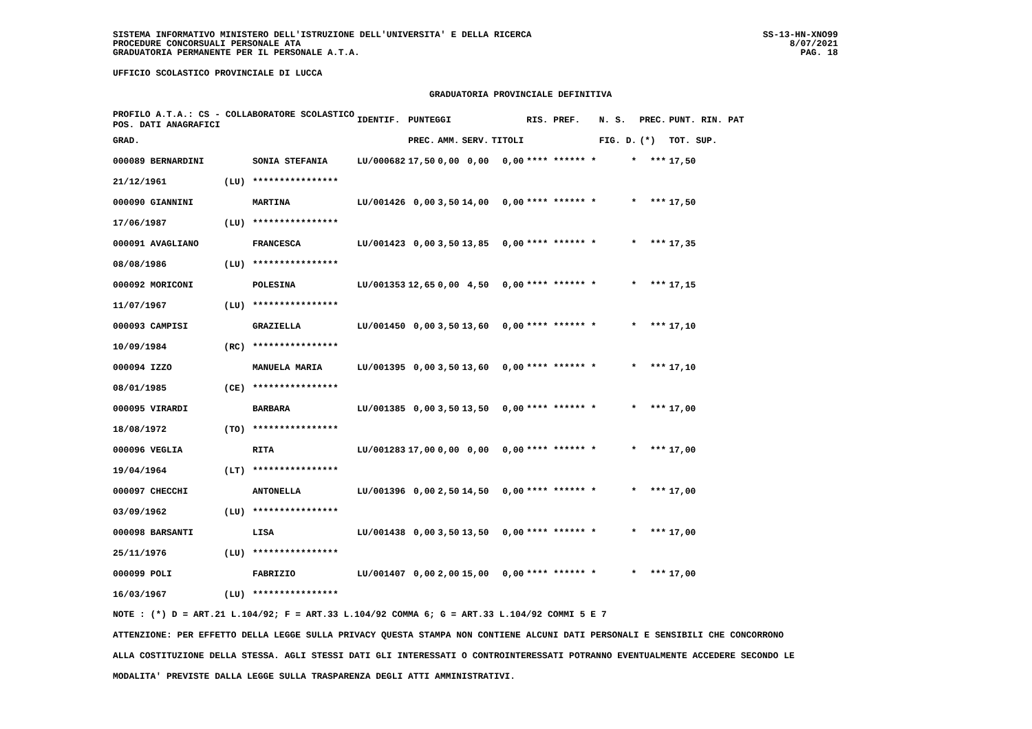SISTEMA INFORMATIVO MINISTERO DELL'ISTRUZIONE DELL'UNIVERSITA' E DELLA RICERCA
PROCEDURE CONCORSUALI PERSONALE ATA
GRADUATORIA PERMANENTE PER IL PERSONALE A.T.A.
SS-13-HN-XNO99
8/07/2021
PAG. 18
UFFICIO SCOLASTICO PROVINCIALE DI LUCCA
GRADUATORIA PROVINCIALE DEFINITIVA
| PROFILO A.T.A.: CS - COLLABORATORE SCOLASTICO POS. DATI ANAGRAFICI | | | IDENTIF. | PUNTEGGI | | | | RIS. PREF. | N. S. | PREC. | PUNT. RIN. PAT |
| --- | --- | --- | --- | --- | --- | --- | --- | --- | --- | --- | --- |
| GRAD. | | | | PREC. | AMM. | SERV. | TITOLI | | FIG. D. | (*) | TOT. SUP. |
| 000089 BERNARDINI | | SONIA STEFANIA | LU/000682 | 17,50 | 0,00 | 0,00 | 0,00 | **** ****** * | * | *** | 17,50 |
| 21/12/1961 | (LU) | **************** | | | | | | | | | |
| 000090 GIANNINI | | MARTINA | LU/001426 | 0,00 | 3,50 | 14,00 | 0,00 | **** ****** * | * | *** | 17,50 |
| 17/06/1987 | (LU) | **************** | | | | | | | | | |
| 000091 AVAGLIANO | | FRANCESCA | LU/001423 | 0,00 | 3,50 | 13,85 | 0,00 | **** ****** * | * | *** | 17,35 |
| 08/08/1986 | (LU) | **************** | | | | | | | | | |
| 000092 MORICONI | | POLESINA | LU/001353 | 12,65 | 0,00 | 4,50 | 0,00 | **** ****** * | * | *** | 17,15 |
| 11/07/1967 | (LU) | **************** | | | | | | | | | |
| 000093 CAMPISI | | GRAZIELLA | LU/001450 | 0,00 | 3,50 | 13,60 | 0,00 | **** ****** * | * | *** | 17,10 |
| 10/09/1984 | (RC) | **************** | | | | | | | | | |
| 000094 IZZO | | MANUELA MARIA | LU/001395 | 0,00 | 3,50 | 13,60 | 0,00 | **** ****** * | * | *** | 17,10 |
| 08/01/1985 | (CE) | **************** | | | | | | | | | |
| 000095 VIRARDI | | BARBARA | LU/001385 | 0,00 | 3,50 | 13,50 | 0,00 | **** ****** * | * | *** | 17,00 |
| 18/08/1972 | (TO) | **************** | | | | | | | | | |
| 000096 VEGLIA | | RITA | LU/001283 | 17,00 | 0,00 | 0,00 | 0,00 | **** ****** * | * | *** | 17,00 |
| 19/04/1964 | (LT) | **************** | | | | | | | | | |
| 000097 CHECCHI | | ANTONELLA | LU/001396 | 0,00 | 2,50 | 14,50 | 0,00 | **** ****** * | * | *** | 17,00 |
| 03/09/1962 | (LU) | **************** | | | | | | | | | |
| 000098 BARSANTI | | LISA | LU/001438 | 0,00 | 3,50 | 13,50 | 0,00 | **** ****** * | * | *** | 17,00 |
| 25/11/1976 | (LU) | **************** | | | | | | | | | |
| 000099 POLI | | FABRIZIO | LU/001407 | 0,00 | 2,00 | 15,00 | 0,00 | **** ****** * | * | *** | 17,00 |
| 16/03/1967 | (LU) | **************** | | | | | | | | | |
NOTE : (*) D = ART.21 L.104/92; F = ART.33 L.104/92 COMMA 6; G = ART.33 L.104/92 COMMI 5 E 7
ATTENZIONE: PER EFFETTO DELLA LEGGE SULLA PRIVACY QUESTA STAMPA NON CONTIENE ALCUNI DATI PERSONALI E SENSIBILI CHE CONCORRONO
ALLA COSTITUZIONE DELLA STESSA. AGLI STESSI DATI GLI INTERESSATI O CONTROINTERESSATI POTRANNO EVENTUALMENTE ACCEDERE SECONDO LE
MODALITA' PREVISTE DALLA LEGGE SULLA TRASPARENZA DEGLI ATTI AMMINISTRATIVI.